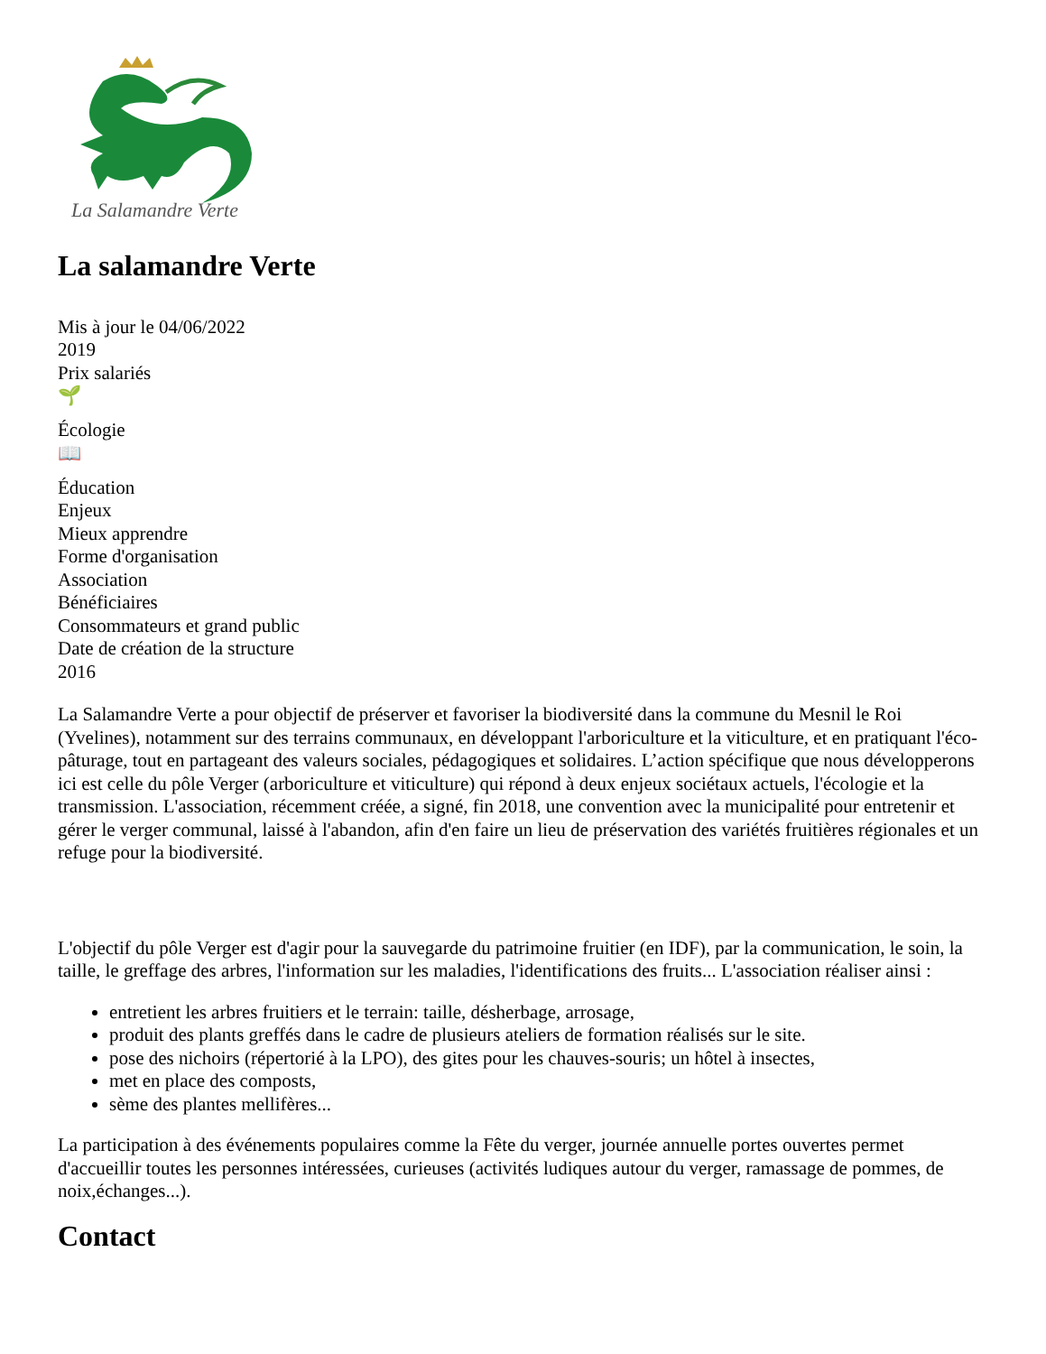La Salamandre Verte
La salamandre Verte
Mis à jour le 04/06/2022
2019
Prix salariés
🌱
Écologie
📖
Éducation
Enjeux
Mieux apprendre
Forme d'organisation
Association
Bénéficiaires
Consommateurs et grand public
Date de création de la structure
2016
La Salamandre Verte a pour objectif de préserver et favoriser la biodiversité dans la commune du Mesnil le Roi (Yvelines), notamment sur des terrains communaux, en développant l'arboriculture et la viticulture, et en pratiquant l'éco-pâturage, tout en partageant des valeurs sociales, pédagogiques et solidaires. L’action spécifique que nous développerons ici est celle du pôle Verger (arboriculture et viticulture) qui répond à deux enjeux sociétaux actuels, l'écologie et la transmission. L'association, récemment créée, a signé, fin 2018, une convention avec la municipalité pour entretenir et gérer le verger communal, laissé à l'abandon, afin d'en faire un lieu de préservation des variétés fruitières régionales et un refuge pour la biodiversité.
L'objectif du pôle Verger est d'agir pour la sauvegarde du patrimoine fruitier (en IDF), par la communication, le soin, la taille, le greffage des arbres, l'information sur les maladies, l'identifications des fruits... L'association réaliser ainsi :
entretient les arbres fruitiers et le terrain: taille, désherbage, arrosage,
produit des plants greffés dans le cadre de plusieurs ateliers de formation réalisés sur le site.
pose des nichoirs (répertorié à la LPO), des gites pour les chauves-souris; un hôtel à insectes,
met en place des composts,
sème des plantes mellifères...
La participation à des événements populaires comme la Fête du verger, journée annuelle portes ouvertes permet d'accueillir toutes les personnes intéressées, curieuses (activités ludiques autour du verger, ramassage de pommes, de noix,échanges...).
Contact